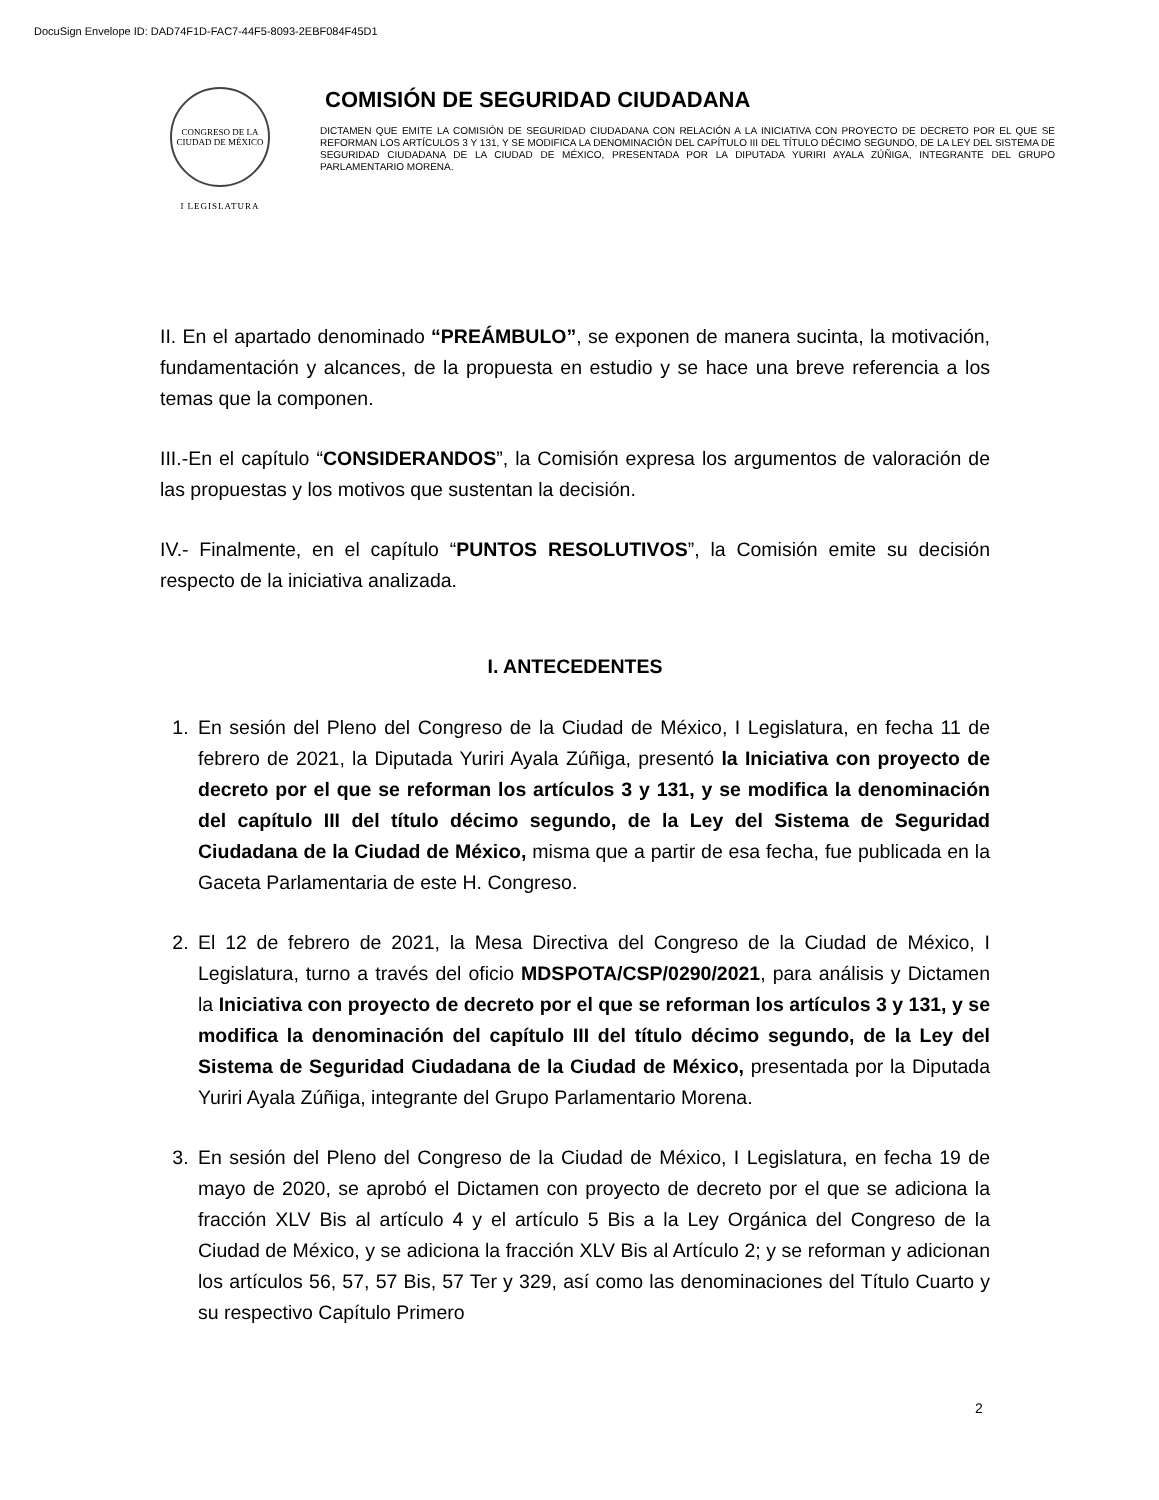DocuSign Envelope ID: DAD74F1D-FAC7-44F5-8093-2EBF084F45D1
CONGRESO DE LA CIUDAD DE MÉXICO
I LEGISLATURA
COMISIÓN DE SEGURIDAD CIUDADANA
DICTAMEN QUE EMITE LA COMISIÓN DE SEGURIDAD CIUDADANA CON RELACIÓN A LA INICIATIVA CON PROYECTO DE DECRETO POR EL QUE SE REFORMAN LOS ARTÍCULOS 3 Y 131, Y SE MODIFICA LA DENOMINACIÓN DEL CAPÍTULO III DEL TÍTULO DÉCIMO SEGUNDO, DE LA LEY DEL SISTEMA DE SEGURIDAD CIUDADANA DE LA CIUDAD DE MÉXICO, PRESENTADA POR LA DIPUTADA YURIRI AYALA ZÚÑIGA, INTEGRANTE DEL GRUPO PARLAMENTARIO MORENA.
II. En el apartado denominado “PREÁMBULO”, se exponen de manera sucinta, la motivación, fundamentación y alcances, de la propuesta en estudio y se hace una breve referencia a los temas que la componen.
III.-En el capítulo “CONSIDERANDOS”, la Comisión expresa los argumentos de valoración de las propuestas y los motivos que sustentan la decisión.
IV.- Finalmente, en el capítulo “PUNTOS RESOLUTIVOS”, la Comisión emite su decisión respecto de la iniciativa analizada.
I. ANTECEDENTES
1. En sesión del Pleno del Congreso de la Ciudad de México, I Legislatura, en fecha 11 de febrero de 2021, la Diputada Yuriri Ayala Zúñiga, presentó la Iniciativa con proyecto de decreto por el que se reforman los artículos 3 y 131, y se modifica la denominación del capítulo III del título décimo segundo, de la Ley del Sistema de Seguridad Ciudadana de la Ciudad de México, misma que a partir de esa fecha, fue publicada en la Gaceta Parlamentaria de este H. Congreso.
2. El 12 de febrero de 2021, la Mesa Directiva del Congreso de la Ciudad de México, I Legislatura, turno a través del oficio MDSPOTA/CSP/0290/2021, para análisis y Dictamen la Iniciativa con proyecto de decreto por el que se reforman los artículos 3 y 131, y se modifica la denominación del capítulo III del título décimo segundo, de la Ley del Sistema de Seguridad Ciudadana de la Ciudad de México, presentada por la Diputada Yuriri Ayala Zúñiga, integrante del Grupo Parlamentario Morena.
3. En sesión del Pleno del Congreso de la Ciudad de México, I Legislatura, en fecha 19 de mayo de 2020, se aprobó el Dictamen con proyecto de decreto por el que se adiciona la fracción XLV Bis al artículo 4 y el artículo 5 Bis a la Ley Orgánica del Congreso de la Ciudad de México, y se adiciona la fracción XLV Bis al Artículo 2; y se reforman y adicionan los artículos 56, 57, 57 Bis, 57 Ter y 329, así como las denominaciones del Título Cuarto y su respectivo Capítulo Primero
2